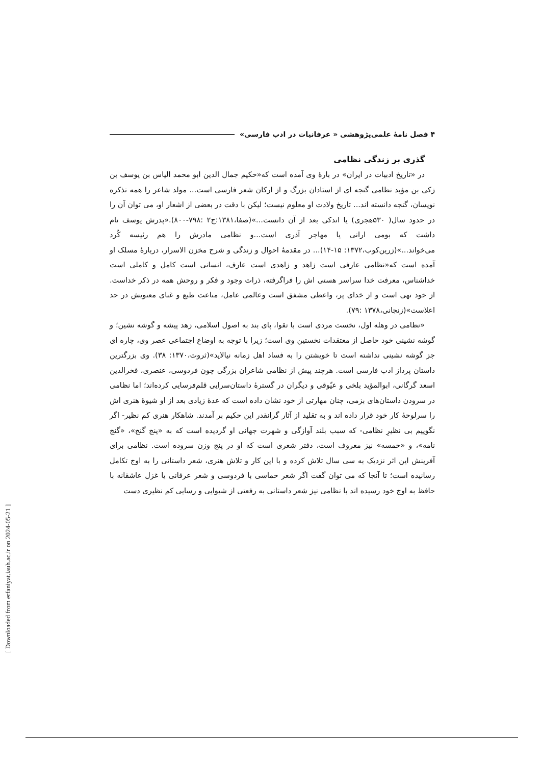۴ فصل نامۀ علمی‌پژوهشی « عرفانیات در ادب فارسی»
گذری بر زندگی نظامی
در «تاریخ ادبیات در ایران» در بارۀ وی آمده است که«حکیم جمال الدین ابو محمد الیاس بن یوسف بن زکی بن مؤید نظامی گنجه ای از استادان بزرگ و از ارکان شعر فارسی است... مولد شاعر را همه تذکره نویسان، گنجه دانسته اند... تاریخ ولادت او معلوم نیست؛ لیکن با دقت در بعضی از اشعار او، می توان آن را در حدود سال( ۵۳۰هجری) یا اندکی بعد از آن دانست...»(صفا،۱۳۸۱:ج۲ :۷۹۸-۸۰۰).«پدرش یوسف نام داشت که بومی ارانی یا مهاجر آذری است...و نظامی مادرش را هم رئیسه کُرد می‌خواند...»(زرین‌کوب،۱۳۷۲: ۱۵-۱۴)... در مقدمۀ احوال و زندگی و شرح مخزن الاسرار، دربارۀ مسلک او آمده است که«نظامی عارفی است زاهد و زاهدی است عارف، انسانی است کامل و کاملی است خداشناس، معرفت خدا سراسر هستی اش را فراگرفته، ذرات وجود و فکر و روحش همه در ذکر خداست. از خود تهی است و از خدای پر، واعظی مشفق است وعالمی عامل، مناعت طبع و غنای معنویش در حد اعلاست»(زنجانی،۱۳۷۸ :۷۹).
«نظامی در وهله اول، نخست مردی است با تقوا، پای بند به اصول اسلامی، زهد پیشه و گوشه نشین؛ و گوشه نشینی خود حاصل از معتقدات نخستین وی است؛ زیرا با توجه به اوضاع اجتماعی عصر وی، چاره ای جز گوشه نشینی نداشته است تا خویشتن را به فساد اهل زمانه نیالاید»(ثروت،۱۳۷۰: ۳۸). وی بزرگترین داستان پرداز ادب فارسی است. هرچند پیش از نظامی شاعران بزرگی چون فردوسی، عنصری، فخرالدین اسعد گرگانی، ابوالمؤید بلخی و عیّوقی و دیگران در گسترۀ داستان‌سرایی قلم‌فرسایی کرده‌اند؛ اما نظامی در سرودن داستان‌های بزمی، چنان مهارتی از خود نشان داده است که عدۀ زیادی بعد از او شیوۀ هنری اش را سرلوحۀ کار خود قرار داده اند و به تقلید از آثار گرانقدر این حکیم بر آمدند. شاهکار هنری کم نظیر- اگر نگوییم بی نظیرِ نظامی- که سبب بلند آوازگی و شهرت جهانی او گردیده است که به «پنج گنج»، «گنج نامه»، و «خمسه» نیز معروف است، دفتر شعری است که او در پنج وزن سروده است. نظامی برای آفرینش این اثر نزدیک به سی سال تلاش کرده و با این کار و تلاش هنری، شعر داستانی را به اوج تکامل رسانیده است؛ تا آنجا که می توان گفت اگر شعر حماسی با فردوسی و شعر عرفانی یا غزل عاشقانه با حافظ به اوج خود رسیده اند با نظامی نیز شعر داستانی به رفعتی از شیوایی و رسایی کم نظیری دست
[ Downloaded from erfaniyat.iauh.ac.ir on 2024-05-21 ]